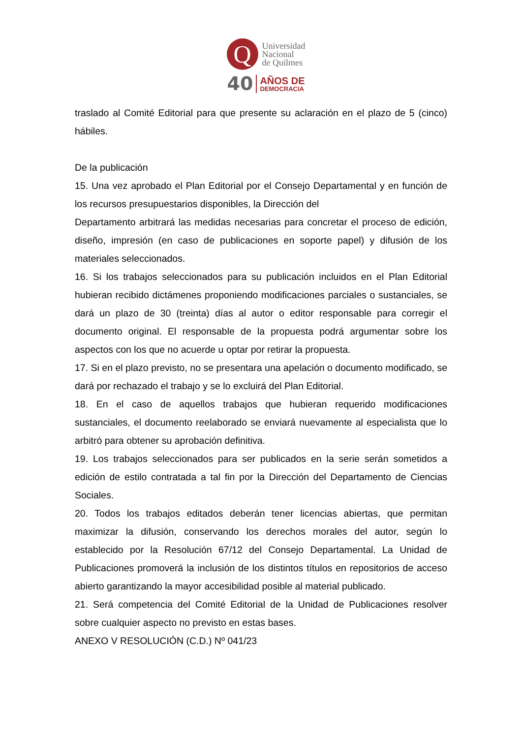Q
Universidad
Nacional
de Quilmes
40
AÑOS DE
DEMOCRACIA
traslado al Comité Editorial para que presente su aclaración en el plazo de 5 (cinco) hábiles.
De la publicación
15. Una vez aprobado el Plan Editorial por el Consejo Departamental y en función de los recursos presupuestarios disponibles, la Dirección del
Departamento arbitrará las medidas necesarias para concretar el proceso de edición, diseño, impresión (en caso de publicaciones en soporte papel) y difusión de los materiales seleccionados.
16. Si los trabajos seleccionados para su publicación incluidos en el Plan Editorial hubieran recibido dictámenes proponiendo modificaciones parciales o sustanciales, se dará un plazo de 30 (treinta) días al autor o editor responsable para corregir el documento original. El responsable de la propuesta podrá argumentar sobre los aspectos con los que no acuerde u optar por retirar la propuesta.
17. Si en el plazo previsto, no se presentara una apelación o documento modificado, se dará por rechazado el trabajo y se lo excluirá del Plan Editorial.
18. En el caso de aquellos trabajos que hubieran requerido modificaciones sustanciales, el documento reelaborado se enviará nuevamente al especialista que lo arbitró para obtener su aprobación definitiva.
19. Los trabajos seleccionados para ser publicados en la serie serán sometidos a edición de estilo contratada a tal fin por la Dirección del Departamento de Ciencias Sociales.
20. Todos los trabajos editados deberán tener licencias abiertas, que permitan maximizar la difusión, conservando los derechos morales del autor, según lo establecido por la Resolución 67/12 del Consejo Departamental. La Unidad de Publicaciones promoverá la inclusión de los distintos títulos en repositorios de acceso abierto garantizando la mayor accesibilidad posible al material publicado.
21. Será competencia del Comité Editorial de la Unidad de Publicaciones resolver sobre cualquier aspecto no previsto en estas bases.
ANEXO V RESOLUCIÓN (C.D.) Nº 041/23